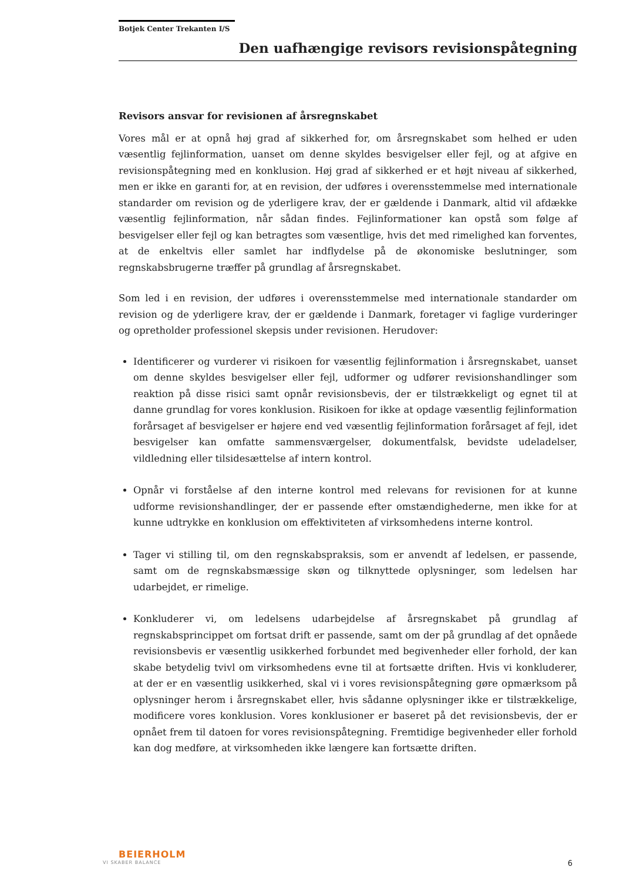Botjek Center Trekanten I/S
Den uafhængige revisors revisionspåtegning
Revisors ansvar for revisionen af årsregnskabet
Vores mål er at opnå høj grad af sikkerhed for, om årsregnskabet som helhed er uden væsentlig fejlinformation, uanset om denne skyldes besvigelser eller fejl, og at afgive en revisionspåtegning med en konklusion. Høj grad af sikkerhed er et højt niveau af sikkerhed, men er ikke en garanti for, at en revision, der udføres i overensstemmelse med internationale standarder om revision og de yderligere krav, der er gældende i Danmark, altid vil afdække væsentlig fejlinformation, når sådan findes. Fejlinformationer kan opstå som følge af besvigelser eller fejl og kan betragtes som væsentlige, hvis det med rimelighed kan forventes, at de enkeltvis eller samlet har indflydelse på de økonomiske beslutninger, som regnskabsbrugerne træffer på grundlag af årsregnskabet.
Som led i en revision, der udføres i overensstemmelse med internationale standarder om revision og de yderligere krav, der er gældende i Danmark, foretager vi faglige vurderinger og opretholder professionel skepsis under revisionen. Herudover:
Identificerer og vurderer vi risikoen for væsentlig fejlinformation i årsregnskabet, uanset om denne skyldes besvigelser eller fejl, udformer og udfører revisionshandlinger som reaktion på disse risici samt opnår revisionsbevis, der er tilstrækkeligt og egnet til at danne grundlag for vores konklusion. Risikoen for ikke at opdage væsentlig fejlinformation forårsaget af besvigelser er højere end ved væsentlig fejlinformation forårsaget af fejl, idet besvigelser kan omfatte sammensværgelser, dokumentfalsk, bevidste udeladelser, vildledning eller tilsidesættelse af intern kontrol.
Opnår vi forståelse af den interne kontrol med relevans for revisionen for at kunne udforme revisionshandlinger, der er passende efter omstændighederne, men ikke for at kunne udtrykke en konklusion om effektiviteten af virksomhedens interne kontrol.
Tager vi stilling til, om den regnskabspraksis, som er anvendt af ledelsen, er passende, samt om de regnskabsmæssige skøn og tilknyttede oplysninger, som ledelsen har udarbejdet, er rimelige.
Konkluderer vi, om ledelsens udarbejdelse af årsregnskabet på grundlag af regnskabsprincippet om fortsat drift er passende, samt om der på grundlag af det opnåede revisionsbevis er væsentlig usikkerhed forbundet med begivenheder eller forhold, der kan skabe betydelig tvivl om virksomhedens evne til at fortsætte driften. Hvis vi konkluderer, at der er en væsentlig usikkerhed, skal vi i vores revisionspåtegning gøre opmærksom på oplysninger herom i årsregnskabet eller, hvis sådanne oplysninger ikke er tilstrækkelige, modificere vores konklusion. Vores konklusioner er baseret på det revisionsbevis, der er opnået frem til datoen for vores revisionspåtegning. Fremtidige begivenheder eller forhold kan dog medføre, at virksomheden ikke længere kan fortsætte driften.
BEIERHOLM
VI SKABER BALANCE
6